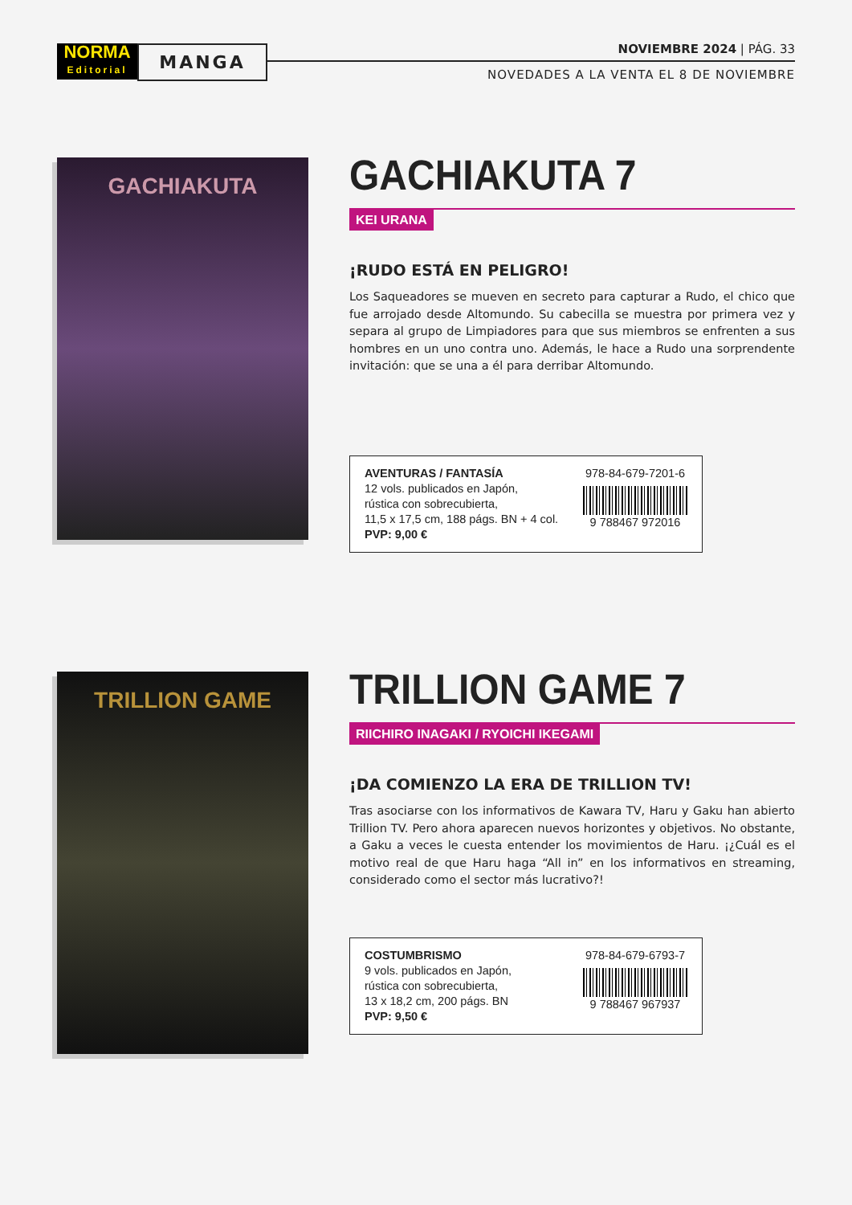NORMA
Editorial
MANGA NOVIEMBRE 2024 | PÁG. 33
NOVEDADES A LA VENTA EL 8 DE NOVIEMBRE
GACHIAKUTA
GACHIAKUTA 7
KEI URANA
¡RUDO ESTÁ EN PELIGRO!
Los Saqueadores se mueven en secreto para capturar a Rudo, el chico que fue arrojado desde Altomundo. Su cabecilla se muestra por primera vez y separa al grupo de Limpiadores para que sus miembros se enfrenten a sus hombres en un uno contra uno. Además, le hace a Rudo una sorprendente invitación: que se una a él para derribar Altomundo.
AVENTURAS / FANTASÍA
12 vols. publicados en Japón,
rústica con sobrecubierta,
11,5 x 17,5 cm, 188 págs. BN + 4 col.
PVP: 9,00 €
978-84-679-7201-6
9 788467 972016
TRILLION GAME
TRILLION GAME 7
RIICHIRO INAGAKI / RYOICHI IKEGAMI
¡DA COMIENZO LA ERA DE TRILLION TV!
Tras asociarse con los informativos de Kawara TV, Haru y Gaku han abierto Trillion TV. Pero ahora aparecen nuevos horizontes y objetivos. No obstante, a Gaku a veces le cuesta entender los movimientos de Haru. ¡¿Cuál es el motivo real de que Haru haga “All in” en los informativos en streaming, considerado como el sector más lucrativo?!
COSTUMBRISMO
9 vols. publicados en Japón,
rústica con sobrecubierta,
13 x 18,2 cm, 200 págs. BN
PVP: 9,50 €
978-84-679-6793-7
9 788467 967937